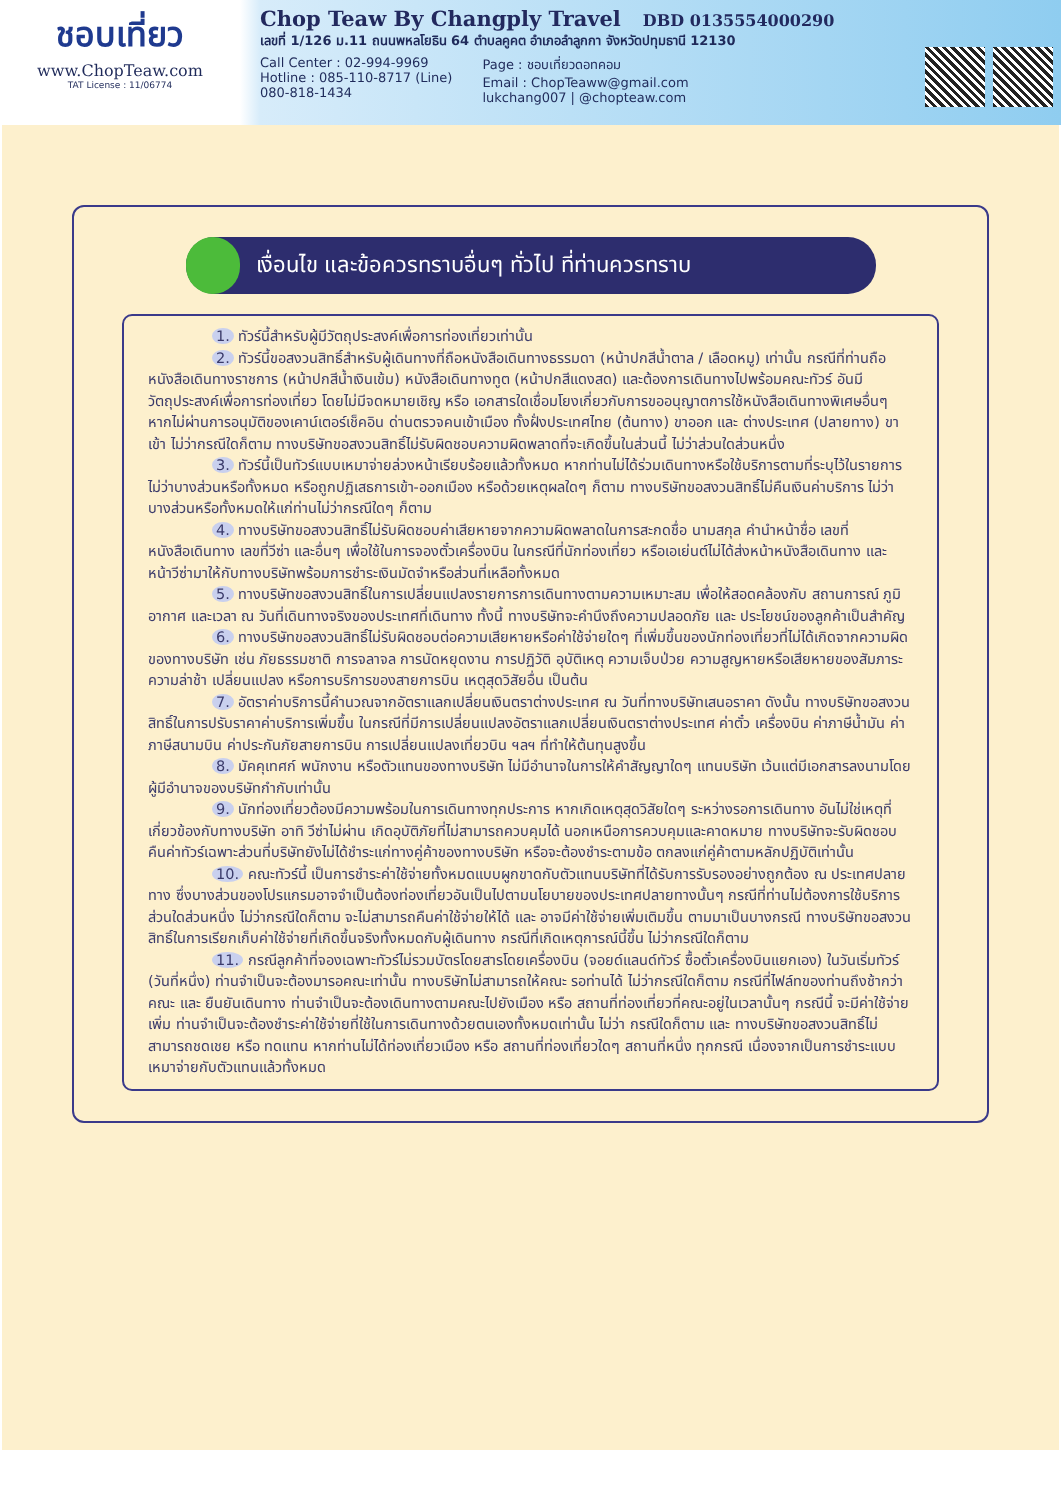ชอบเที่ยว
www.ChopTeaw.com
TAT License : 11/06774
Chop Teaw By Changply Travel DBD 0135554000290
เลขที่ 1/126 ม.11 ถนนพหลโยธิน 64 ตำบลคูคต อำเภอลำลูกกา จังหวัดปทุมธานี 12130
Call Center : 02-994-9969
Hotline : 085-110-8717 (Line)
080-818-1434
Page : ชอบเที่ยวดอทคอม
Email : ChopTeaww@gmail.com
lukchang007 | @chopteaw.com
เงื่อนไข และข้อควรทราบอื่นๆ ทั่วไป ที่ท่านควรทราบ
1. ทัวร์นี้สำหรับผู้มีวัตถุประสงค์เพื่อการท่องเที่ยวเท่านั้น
2. ทัวร์นี้ขอสงวนสิทธิ์สำหรับผู้เดินทางที่ถือหนังสือเดินทางธรรมดา (หน้าปกสีน้ำตาล / เลือดหมู) เท่านั้น กรณีที่ท่านถือหนังสือเดินทางราชการ (หน้าปกสีน้ำเงินเข้ม) หนังสือเดินทางทูต (หน้าปกสีแดงสด) และต้องการเดินทางไปพร้อมคณะทัวร์ อันมีวัตถุประสงค์เพื่อการท่องเที่ยว โดยไม่มีจดหมายเชิญ หรือ เอกสารใดเชื่อมโยงเกี่ยวกับการขออนุญาตการใช้หนังสือเดินทางพิเศษอื่นๆ หากไม่ผ่านการอนุมัติของเคาน์เตอร์เช็คอิน ด่านตรวจคนเข้าเมือง ทั้งฝั่งประเทศไทย (ต้นทาง) ขาออก และ ต่างประเทศ (ปลายทาง) ขาเข้า ไม่ว่ากรณีใดก็ตาม ทางบริษัทขอสงวนสิทธิ์ไม่รับผิดชอบความผิดพลาดที่จะเกิดขึ้นในส่วนนี้ ไม่ว่าส่วนใดส่วนหนึ่ง
3. ทัวร์นี้เป็นทัวร์แบบเหมาจ่ายล่วงหน้าเรียบร้อยแล้วทั้งหมด หากท่านไม่ได้ร่วมเดินทางหรือใช้บริการตามที่ระบุไว้ในรายการ ไม่ว่าบางส่วนหรือทั้งหมด หรือถูกปฏิเสธการเข้า-ออกเมือง หรือด้วยเหตุผลใดๆ ก็ตาม ทางบริษัทขอสงวนสิทธิ์ไม่คืนเงินค่าบริการ ไม่ว่าบางส่วนหรือทั้งหมดให้แก่ท่านไม่ว่ากรณีใดๆ ก็ตาม
4. ทางบริษัทขอสงวนสิทธิ์ไม่รับผิดชอบค่าเสียหายจากความผิดพลาดในการสะกดชื่อ นามสกุล คำนำหน้าชื่อ เลขที่หนังสือเดินทาง เลขที่วีซ่า และอื่นๆ เพื่อใช้ในการจองตั๋วเครื่องบิน ในกรณีที่นักท่องเที่ยว หรือเอเย่นต์ไม่ได้ส่งหน้าหนังสือเดินทาง และ หน้าวีซ่ามาให้กับทางบริษัทพร้อมการชำระเงินมัดจำหรือส่วนที่เหลือทั้งหมด
5. ทางบริษัทขอสงวนสิทธิ์ในการเปลี่ยนแปลงรายการการเดินทางตามความเหมาะสม เพื่อให้สอดคล้องกับ สถานการณ์ ภูมิอากาศ และเวลา ณ วันที่เดินทางจริงของประเทศที่เดินทาง ทั้งนี้ ทางบริษัทจะคำนึงถึงความปลอดภัย และ ประโยชน์ของลูกค้าเป็นสำคัญ
6. ทางบริษัทขอสงวนสิทธิ์ไม่รับผิดชอบต่อความเสียหายหรือค่าใช้จ่ายใดๆ ที่เพิ่มขึ้นของนักท่องเที่ยวที่ไม่ได้เกิดจากความผิดของทางบริษัท เช่น ภัยธรรมชาติ การจลาจล การนัดหยุดงาน การปฏิวัติ อุบัติเหตุ ความเจ็บป่วย ความสูญหายหรือเสียหายของสัมภาระ ความล่าช้า เปลี่ยนแปลง หรือการบริการของสายการบิน เหตุสุดวิสัยอื่น เป็นต้น
7. อัตราค่าบริการนี้คำนวณจากอัตราแลกเปลี่ยนเงินตราต่างประเทศ ณ วันที่ทางบริษัทเสนอราคา ดังนั้น ทางบริษัทขอสงวนสิทธิ์ในการปรับราคาค่าบริการเพิ่มขึ้น ในกรณีที่มีการเปลี่ยนแปลงอัตราแลกเปลี่ยนเงินตราต่างประเทศ ค่าตั๋ว เครื่องบิน ค่าภาษีน้ำมัน ค่าภาษีสนามบิน ค่าประกันภัยสายการบิน การเปลี่ยนแปลงเที่ยวบิน ฯลฯ ที่ทำให้ต้นทุนสูงขึ้น
8. มัคคุเทศก์ พนักงาน หรือตัวแทนของทางบริษัท ไม่มีอำนาจในการให้คำสัญญาใดๆ แทนบริษัท เว้นแต่มีเอกสารลงนามโดยผู้มีอำนาจของบริษัทกำกับเท่านั้น
9. นักท่องเที่ยวต้องมีความพร้อมในการเดินทางทุกประการ หากเกิดเหตุสุดวิสัยใดๆ ระหว่างรอการเดินทาง อันไม่ใช่เหตุที่เกี่ยวข้องกับทางบริษัท อาทิ วีซ่าไม่ผ่าน เกิดอุบัติภัยที่ไม่สามารถควบคุมได้ นอกเหนือการควบคุมและคาดหมาย ทางบริษัทจะรับผิดชอบคืนค่าทัวร์เฉพาะส่วนที่บริษัทยังไม่ได้ชำระแก่ทางคู่ค้าของทางบริษัท หรือจะต้องชำระตามข้อ ตกลงแก่คู่ค้าตามหลักปฏิบัติเท่านั้น
10. คณะทัวร์นี้ เป็นการชำระค่าใช้จ่ายทั้งหมดแบบผูกขาดกับตัวแทนบริษัทที่ได้รับการรับรองอย่างถูกต้อง ณ ประเทศปลายทาง ซึ่งบางส่วนของโปรแกรมอาจจำเป็นต้องท่องเที่ยวอันเป็นไปตามนโยบายของประเทศปลายทางนั้นๆ กรณีที่ท่านไม่ต้องการใช้บริการส่วนใดส่วนหนึ่ง ไม่ว่ากรณีใดก็ตาม จะไม่สามารถคืนค่าใช้จ่ายให้ได้ และ อาจมีค่าใช้จ่ายเพิ่มเติมขึ้น ตามมาเป็นบางกรณี ทางบริษัทขอสงวนสิทธิ์ในการเรียกเก็บค่าใช้จ่ายที่เกิดขึ้นจริงทั้งหมดกับผู้เดินทาง กรณีที่เกิดเหตุการณ์นี้ขึ้น ไม่ว่ากรณีใดก็ตาม
11. กรณีลูกค้าที่จองเฉพาะทัวร์ไม่รวมบัตรโดยสารโดยเครื่องบิน (จอยด์แลนด์ทัวร์ ซื้อตั๋วเครื่องบินแยกเอง) ในวันเริ่มทัวร์ (วันที่หนึ่ง) ท่านจำเป็นจะต้องมารอคณะเท่านั้น ทางบริษัทไม่สามารถให้คณะ รอท่านได้ ไม่ว่ากรณีใดก็ตาม กรณีที่ไฟล์ทของท่านถึงช้ากว่าคณะ และ ยืนยันเดินทาง ท่านจำเป็นจะต้องเดินทางตามคณะไปยังเมือง หรือ สถานที่ท่องเที่ยวที่คณะอยู่ในเวลานั้นๆ กรณีนี้ จะมีค่าใช้จ่ายเพิ่ม ท่านจำเป็นจะต้องชำระค่าใช้จ่ายที่ใช้ในการเดินทางด้วยตนเองทั้งหมดเท่านั้น ไม่ว่า กรณีใดก็ตาม และ ทางบริษัทขอสงวนสิทธิ์ไม่สามารถชดเชย หรือ ทดแทน หากท่านไม่ได้ท่องเที่ยวเมือง หรือ สถานที่ท่องเที่ยวใดๆ สถานที่หนึ่ง ทุกกรณี เนื่องจากเป็นการชำระแบบเหมาจ่ายกับตัวแทนแล้วทั้งหมด